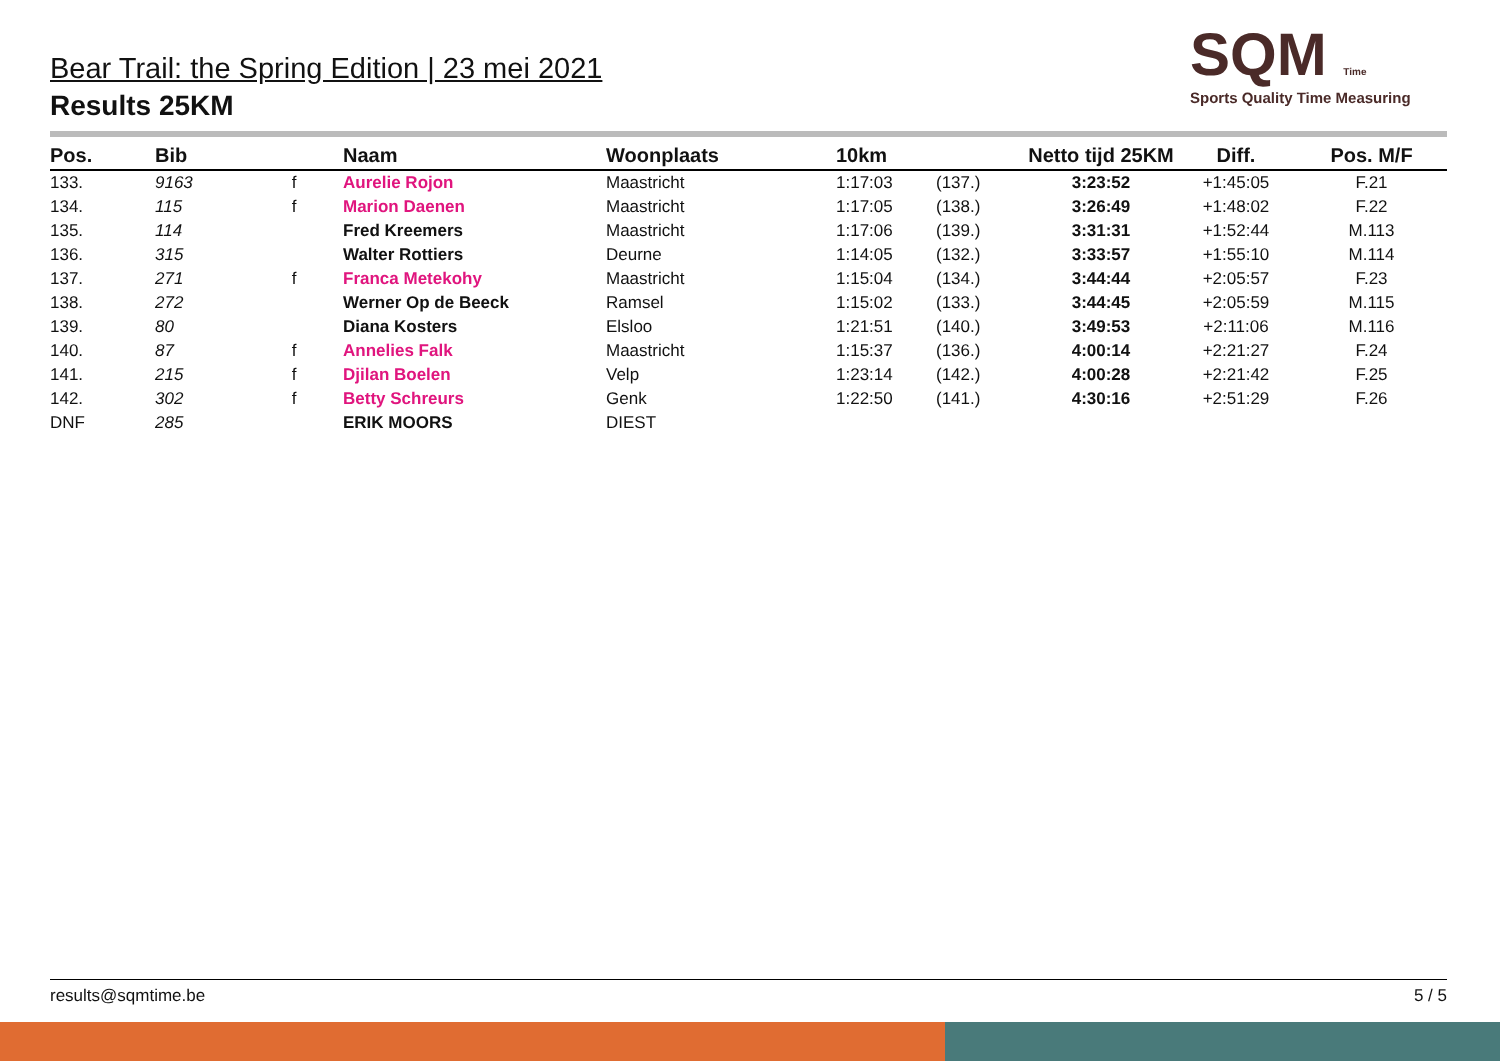Bear Trail: the Spring Edition | 23 mei 2021
Results 25KM
SQM Time
Sports Quality Time Measuring
| Pos. | Bib | | Naam | Woonplaats | 10km | | Netto tijd 25KM | Diff. | Pos. M/F |
| --- | --- | --- | --- | --- | --- | --- | --- | --- | --- |
| 133. | 9163 | f | Aurelie Rojon | Maastricht | 1:17:03 | (137.) | 3:23:52 | +1:45:05 | F.21 |
| 134. | 115 | f | Marion Daenen | Maastricht | 1:17:05 | (138.) | 3:26:49 | +1:48:02 | F.22 |
| 135. | 114 | | Fred Kreemers | Maastricht | 1:17:06 | (139.) | 3:31:31 | +1:52:44 | M.113 |
| 136. | 315 | | Walter Rottiers | Deurne | 1:14:05 | (132.) | 3:33:57 | +1:55:10 | M.114 |
| 137. | 271 | f | Franca Metekohy | Maastricht | 1:15:04 | (134.) | 3:44:44 | +2:05:57 | F.23 |
| 138. | 272 | | Werner Op de Beeck | Ramsel | 1:15:02 | (133.) | 3:44:45 | +2:05:59 | M.115 |
| 139. | 80 | | Diana Kosters | Elsloo | 1:21:51 | (140.) | 3:49:53 | +2:11:06 | M.116 |
| 140. | 87 | f | Annelies Falk | Maastricht | 1:15:37 | (136.) | 4:00:14 | +2:21:27 | F.24 |
| 141. | 215 | f | Djilan Boelen | Velp | 1:23:14 | (142.) | 4:00:28 | +2:21:42 | F.25 |
| 142. | 302 | f | Betty Schreurs | Genk | 1:22:50 | (141.) | 4:30:16 | +2:51:29 | F.26 |
| DNF | 285 | | ERIK MOORS | DIEST | | | | | |
results@sqmtime.be 5 / 5